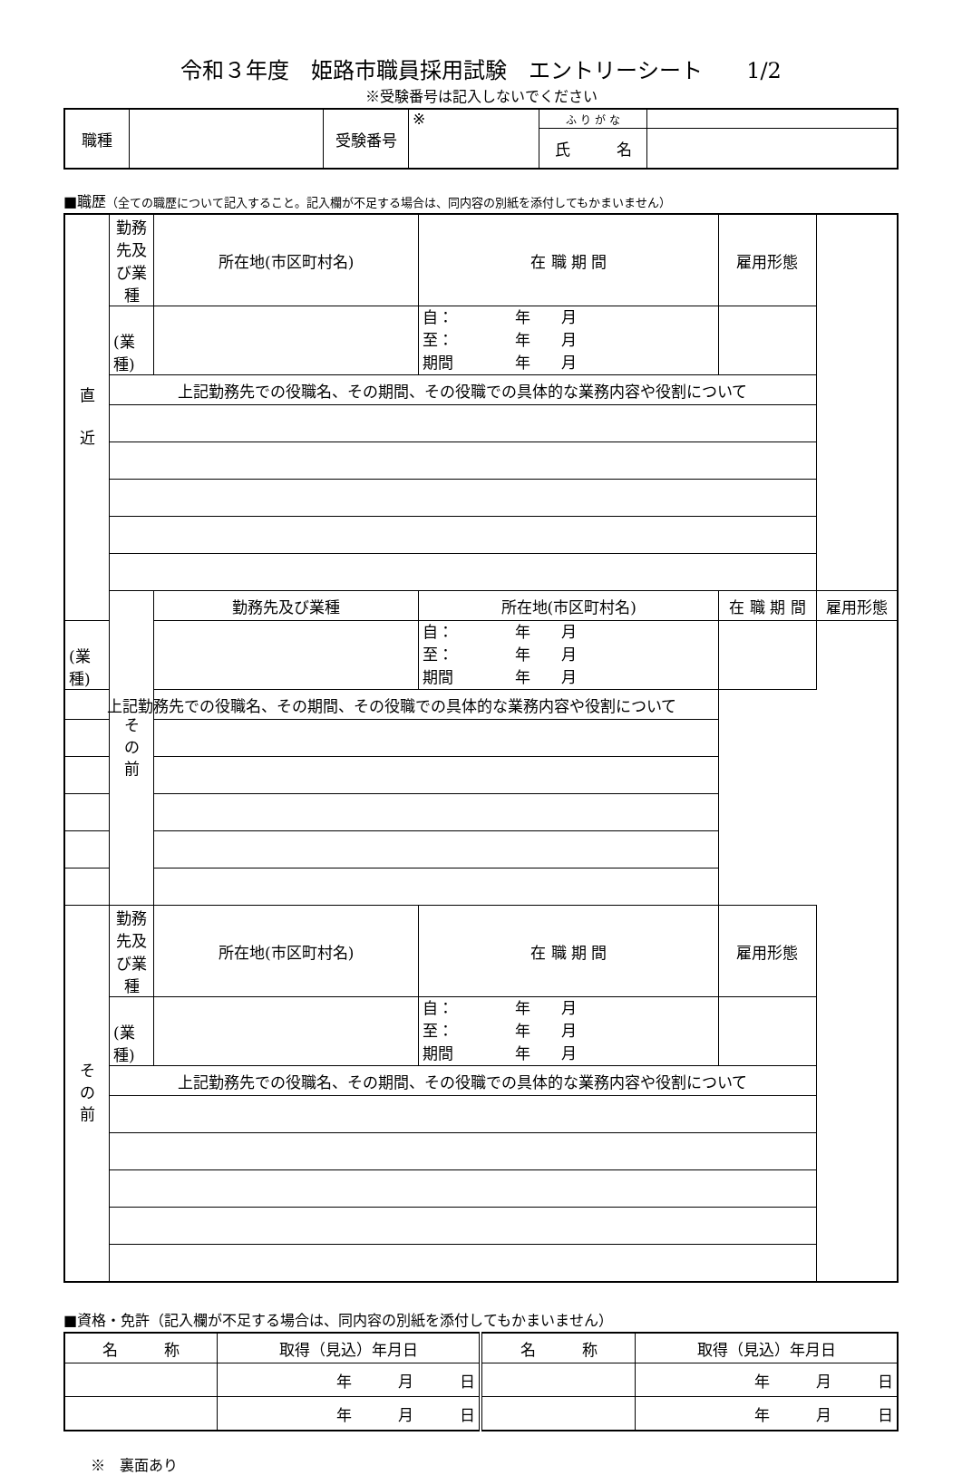令和３年度　姫路市職員採用試験　エントリーシート　　1/2
※受験番号は記入しないでください
| 職種 | | 受験番号 | ※ | ふ り が な | |
| | | | | 氏 名 | |
■職歴（全ての職歴について記入すること。記入欄が不足する場合は、同内容の別紙を添付してもかまいません）
| 直 近 | 勤務先及び業種 | 所在地(市区町村名) | 在 職 期 間 | 雇用形態 | |
| | (業種) | | 自： 年 月 至： 年 月 期間 年 月 | | |
| | 上記勤務先での役職名、その期間、その役職での具体的な業務内容や役割について | | | | |
| | そ の 前 | 勤務先及び業種 | 所在地(市区町村名) | 在 職 期 間 | 雇用形態 |
| (業種) | | | 自： 年 月 至： 年 月 期間 年 月 | | |
| 上記勤務先での役職名、その期間、その役職での具体的な業務内容や役割について | | | | | |
| そ の 前 | 勤務先及び業種 | 所在地(市区町村名) | 在 職 期 間 | 雇用形態 | |
| | (業種) | | 自： 年 月 至： 年 月 期間 年 月 | | |
| | 上記勤務先での役職名、その期間、その役職での具体的な業務内容や役割について | | | | |
■資格・免許（記入欄が不足する場合は、同内容の別紙を添付してもかまいません）
| 名 称 | 取得（見込）年月日 | 名 称 | 取得（見込）年月日 |
| | 年 月 日 | | 年 月 日 |
| | 年 月 日 | | 年 月 日 |
※　裏面あり